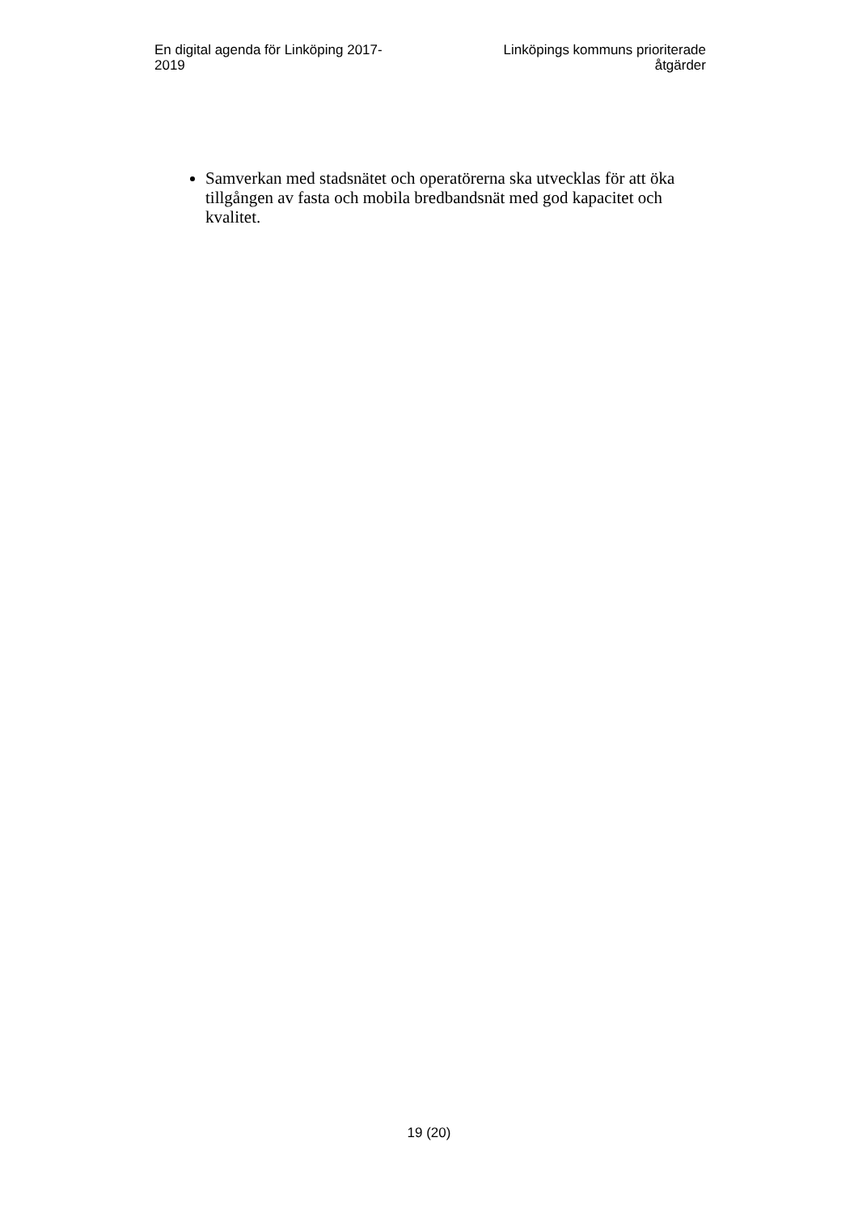En digital agenda för Linköping 2017-2019
Linköpings kommuns prioriterade åtgärder
Samverkan med stadsnätet och operatörerna ska utvecklas för att öka tillgången av fasta och mobila bredbandsnät med god kapacitet och kvalitet.
19 (20)